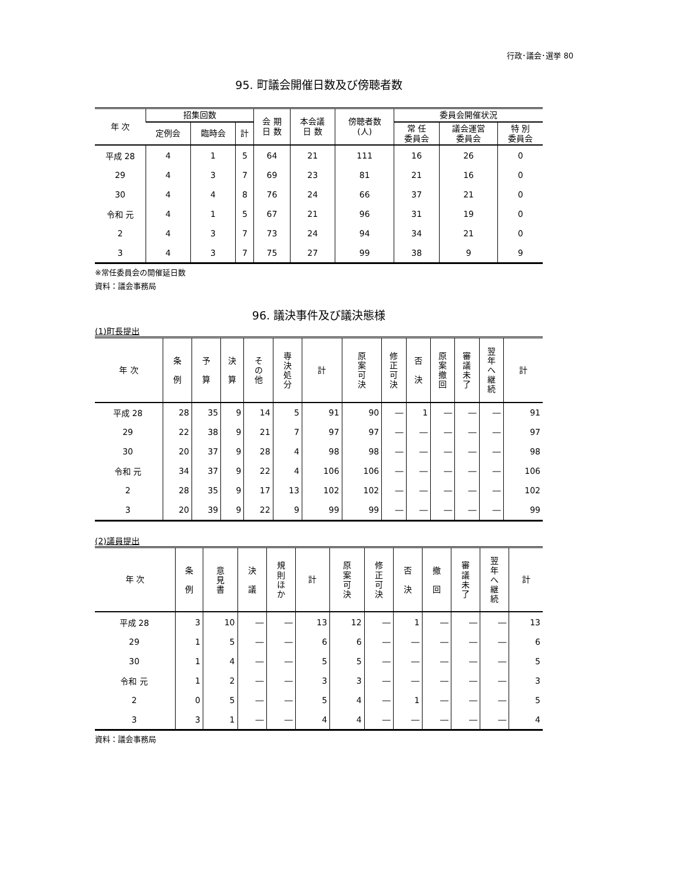行政･議会･選挙 80
95. 町議会開催日数及び傍聴者数
| 年 次 | 招集回数 | | | 会 期 日 数 | 本会議 日 数 | 傍聴者数 (人) | 委員会開催状況 | | |
| --- | --- | --- | --- | --- | --- | --- | --- | --- | --- |
| | 定例会 | 臨時会 | 計 | | | | 常 任 委員会 | 議会運営 委員会 | 特 別 委員会 |
| 平成 28 | 4 | 1 | 5 | 64 | 21 | 111 | 16 | 26 | 0 |
| 29 | 4 | 3 | 7 | 69 | 23 | 81 | 21 | 16 | 0 |
| 30 | 4 | 4 | 8 | 76 | 24 | 66 | 37 | 21 | 0 |
| 令和 元 | 4 | 1 | 5 | 67 | 21 | 96 | 31 | 19 | 0 |
| 2 | 4 | 3 | 7 | 73 | 24 | 94 | 34 | 21 | 0 |
| 3 | 4 | 3 | 7 | 75 | 27 | 99 | 38 | 9 | 9 |
※常任委員会の開催延日数
資料：議会事務局
96. 議決事件及び議決態様
(1)町長提出
| 年 次 | 条 例 | 予 算 | 決 算 | そ の 他 | 専決処分 | 計 | 原案可決 | 修正可決 | 否 決 | 原案撤回 | 審議未了 | 翌年へ継続 | 計 |
| --- | --- | --- | --- | --- | --- | --- | --- | --- | --- | --- | --- | --- | --- |
| 平成 28 | 28 | 35 | 9 | 14 | 5 | 91 | 90 | ― | 1 | ― | ― | ― | 91 |
| 29 | 22 | 38 | 9 | 21 | 7 | 97 | 97 | ― | ― | ― | ― | ― | 97 |
| 30 | 20 | 37 | 9 | 28 | 4 | 98 | 98 | ― | ― | ― | ― | ― | 98 |
| 令和 元 | 34 | 37 | 9 | 22 | 4 | 106 | 106 | ― | ― | ― | ― | ― | 106 |
| 2 | 28 | 35 | 9 | 17 | 13 | 102 | 102 | ― | ― | ― | ― | ― | 102 |
| 3 | 20 | 39 | 9 | 22 | 9 | 99 | 99 | ― | ― | ― | ― | ― | 99 |
(2)議員提出
| 年 次 | 条 例 | 意見書 | 決 議 | 規則ほか | 計 | 原案可決 | 修正可決 | 否 決 | 撤 回 | 審議未了 | 翌年へ継続 | 計 |
| --- | --- | --- | --- | --- | --- | --- | --- | --- | --- | --- | --- | --- |
| 平成 28 | 3 | 10 | ― | ― | 13 | 12 | ― | 1 | ― | ― | ― | 13 |
| 29 | 1 | 5 | ― | ― | 6 | 6 | ― | ― | ― | ― | ― | 6 |
| 30 | 1 | 4 | ― | ― | 5 | 5 | ― | ― | ― | ― | ― | 5 |
| 令和 元 | 1 | 2 | ― | ― | 3 | 3 | ― | ― | ― | ― | ― | 3 |
| 2 | 0 | 5 | ― | ― | 5 | 4 | ― | 1 | ― | ― | ― | 5 |
| 3 | 3 | 1 | ― | ― | 4 | 4 | ― | ― | ― | ― | ― | 4 |
資料：議会事務局